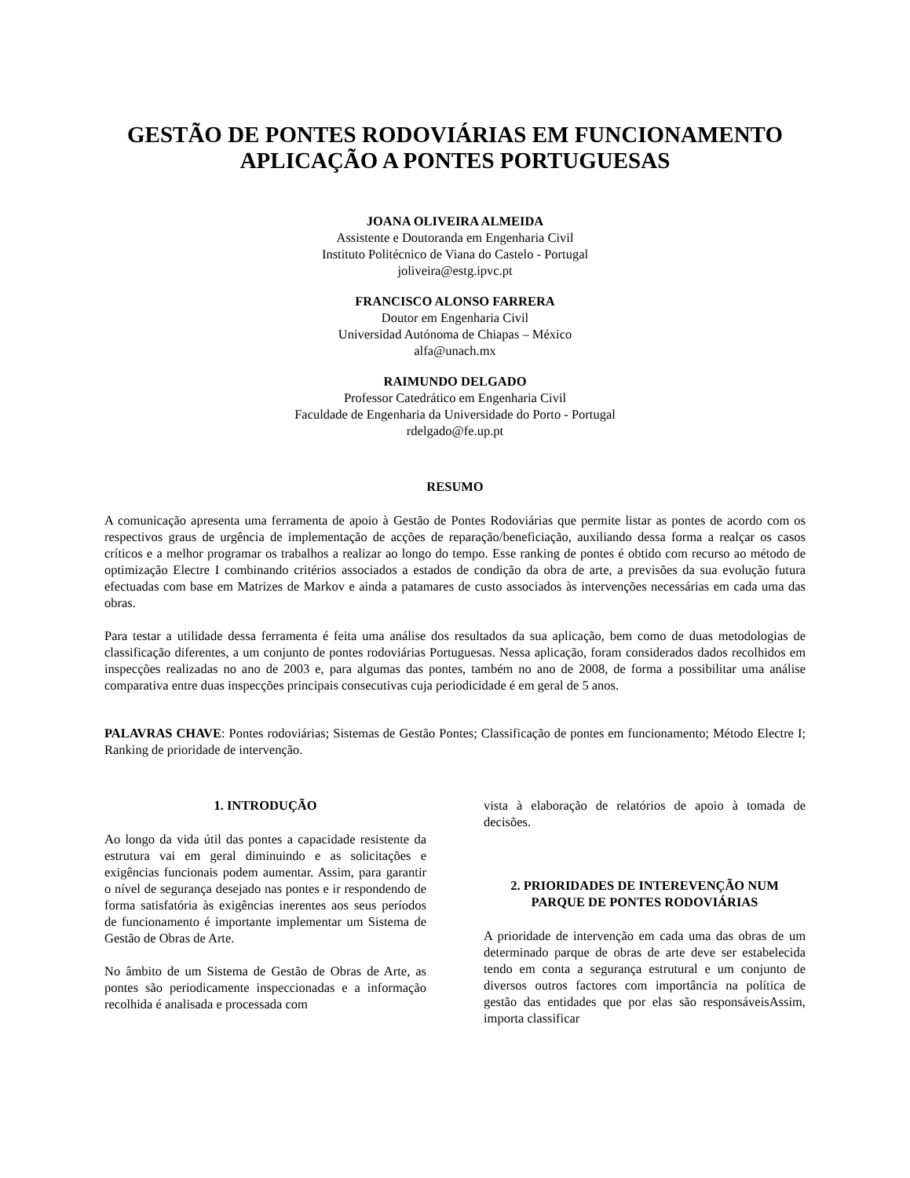GESTÃO DE PONTES RODOVIÁRIAS EM FUNCIONAMENTO
APLICAÇÃO A PONTES PORTUGUESAS
JOANA OLIVEIRA ALMEIDA
Assistente e Doutoranda em Engenharia Civil
Instituto Politécnico de Viana do Castelo - Portugal
joliveira@estg.ipvc.pt
FRANCISCO ALONSO FARRERA
Doutor em Engenharia Civil
Universidad Autónoma de Chiapas – México
alfa@unach.mx
RAIMUNDO DELGADO
Professor Catedrático em Engenharia Civil
Faculdade de Engenharia da Universidade do Porto - Portugal
rdelgado@fe.up.pt
RESUMO
A comunicação apresenta uma ferramenta de apoio à Gestão de Pontes Rodoviárias que permite listar as pontes de acordo com os respectivos graus de urgência de implementação de acções de reparação/beneficiação, auxiliando dessa forma a realçar os casos críticos e a melhor programar os trabalhos a realizar ao longo do tempo. Esse ranking de pontes é obtido com recurso ao método de optimização Electre I combinando critérios associados a estados de condição da obra de arte, a previsões da sua evolução futura efectuadas com base em Matrizes de Markov e ainda a patamares de custo associados às intervenções necessárias em cada uma das obras.
Para testar a utilidade dessa ferramenta é feita uma análise dos resultados da sua aplicação, bem como de duas metodologias de classificação diferentes, a um conjunto de pontes rodoviárias Portuguesas. Nessa aplicação, foram considerados dados recolhidos em inspecções realizadas no ano de 2003 e, para algumas das pontes, também no ano de 2008, de forma a possibilitar uma análise comparativa entre duas inspecções principais consecutivas cuja periodicidade é em geral de 5 anos.
PALAVRAS CHAVE: Pontes rodoviárias; Sistemas de Gestão Pontes; Classificação de pontes em funcionamento; Método Electre I; Ranking de prioridade de intervenção.
1. INTRODUÇÃO
Ao longo da vida útil das pontes a capacidade resistente da estrutura vai em geral diminuindo e as solicitações e exigências funcionais podem aumentar. Assim, para garantir o nível de segurança desejado nas pontes e ir respondendo de forma satisfatória às exigências inerentes aos seus períodos de funcionamento é importante implementar um Sistema de Gestão de Obras de Arte.
No âmbito de um Sistema de Gestão de Obras de Arte, as pontes são periodicamente inspeccionadas e a informação recolhida é analisada e processada com
vista à elaboração de relatórios de apoio à tomada de decisões.
2. PRIORIDADES DE INTEREVENÇÃO NUM PARQUE DE PONTES RODOVIÁRIAS
A prioridade de intervenção em cada uma das obras de um determinado parque de obras de arte deve ser estabelecida tendo em conta a segurança estrutural e um conjunto de diversos outros factores com importância na política de gestão das entidades que por elas são responsáveisAssim, importa classificar